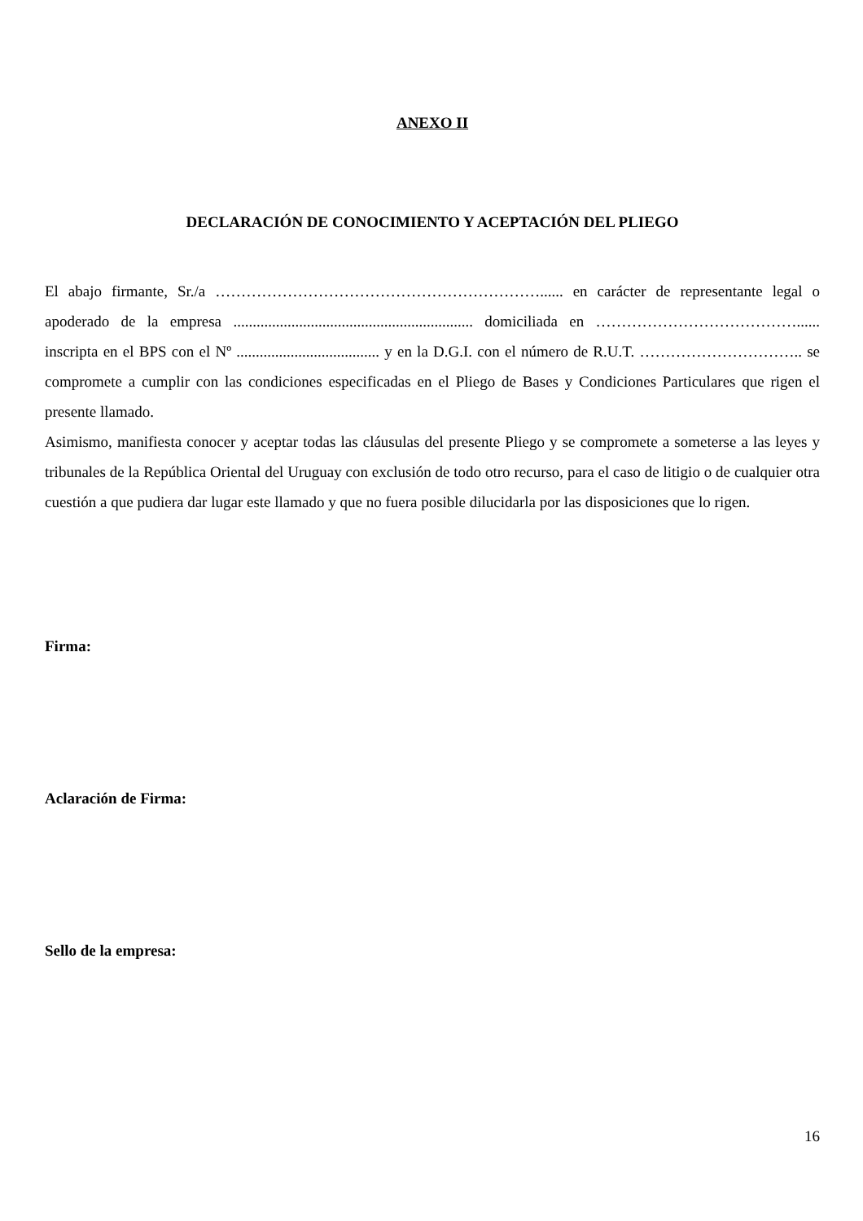ANEXO II
DECLARACIÓN DE CONOCIMIENTO Y ACEPTACIÓN DEL PLIEGO
El abajo firmante, Sr./a ………………………………………………………...... en carácter de representante legal o apoderado de la empresa .............................................................. domiciliada en …………………………………...... inscripta en el BPS con el Nº ..................................... y en la D.G.I. con el número de R.U.T. ………………………….. se compromete a cumplir con las condiciones especificadas en el Pliego de Bases y Condiciones Particulares que rigen el presente llamado.
Asimismo, manifiesta conocer y aceptar todas las cláusulas del presente Pliego y se compromete a someterse a las leyes y tribunales de la República Oriental del Uruguay con exclusión de todo otro recurso, para el caso de litigio o de cualquier otra cuestión a que pudiera dar lugar este llamado y que no fuera posible dilucidarla por las disposiciones que lo rigen.
Firma:
Aclaración de Firma:
Sello de la empresa:
16